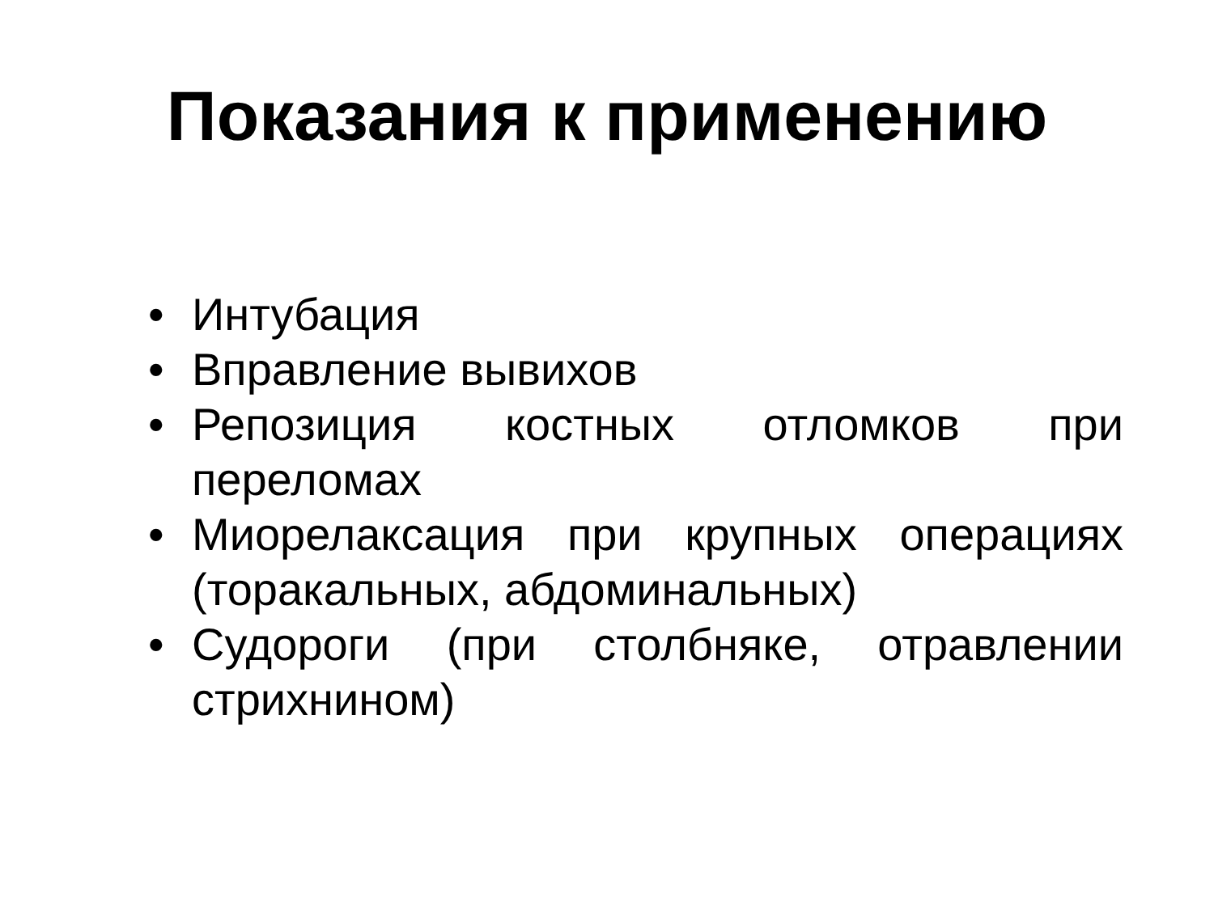Показания к применению
• Интубация
• Вправление вывихов
• Репозиция костных отломков при переломах
• Миорелаксация при крупных операциях (торакальных, абдоминальных)
• Судороги (при столбняке, отравлении стрихнином)